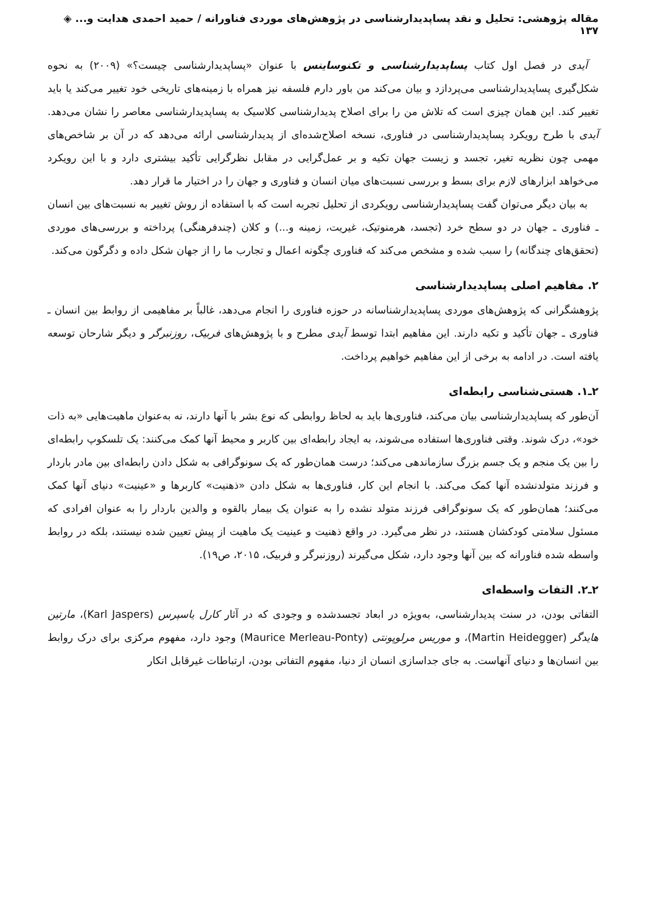مقاله پژوهشی: تحلیل و نقد پساپدیدارشناسی در پژوهش‌های موردی فناورانه / حمید احمدی هدایت و... ◈ ۱۳۷
آیدی در فصل اول کتاب پساپدیدارشناسی و تکنوساینس با عنوان «پساپدیدارشناسی چیست؟» (۲۰۰۹) به نحوه شکل‌گیری پساپدیدارشناسی می‌پردازد و بیان می‌کند من باور دارم فلسفه نیز همراه با زمینه‌های تاریخی خود تغییر می‌کند یا باید تغییر کند. این همان چیزی است که تلاش من را برای اصلاح پدیدارشناسی کلاسیک به پساپدیدارشناسی معاصر را نشان می‌دهد. آیدی با طرح رویکرد پساپدیدارشناسی در فناوری، نسخه اصلاح‌شده‌ای از پدیدارشناسی ارائه می‌دهد که در آن بر شاخص‌های مهمی چون نظریه تغیر، تجسد و زیست جهان تکیه و بر عمل‌گرایی در مقابل نظرگرایی تأکید بیشتری دارد و با این رویکرد می‌خواهد ابزارهای لازم برای بسط و بررسی نسبت‌های میان انسان و فناوری و جهان را در اختیار ما قرار دهد.
به بیان دیگر می‌توان گفت پساپدیدارشناسی رویکردی از تحلیل تجربه است که با استفاده از روش تغییر به نسبت‌های بین انسان ـ فناوری ـ جهان در دو سطح خرد (تجسد، هرمنوتیک، غیریت، زمینه و...) و کلان (چندفرهنگی) پرداخته و بررسی‌های موردی (تحقق‌های چندگانه) را سبب شده و مشخص می‌کند که فناوری چگونه اعمال و تجارب ما را از جهان شکل داده و دگرگون می‌کند.
۲. مفاهیم اصلی پساپدیدارشناسی
پژوهشگرانی که پژوهش‌های موردی پساپدیدارشناسانه در حوزه فناوری را انجام می‌دهد، غالباً بر مفاهیمی از روابط بین انسان ـ فناوری ـ جهان تأکید و تکیه دارند. این مفاهیم ابتدا توسط آیدی مطرح و با پژوهش‌های فربیک، روزنبرگر و دیگر شارحان توسعه یافته است. در ادامه به برخی از این مفاهیم خواهیم پرداخت.
۲ـ۱. هستی‌شناسی رابطه‌ای
آن‌طور که پساپدیدارشناسی بیان می‌کند، فناوری‌ها باید به لحاظ روابطی که نوع بشر با آنها دارند، نه به‌عنوان ماهیت‌هایی «به ذات خود»، درک شوند. وقتی فناوری‌ها استفاده می‌شوند، به ایجاد رابطه‌ای بین کاربر و محیط آنها کمک می‌کنند: یک تلسکوپ رابطه‌ای را بین یک منجم و یک جسم بزرگ سازماندهی می‌کند؛ درست همان‌طور که یک سونوگرافی به شکل دادن رابطه‌ای بین مادر باردار و فرزند متولدنشده آنها کمک می‌کند. با انجام این کار، فناوری‌ها به شکل دادن «ذهنیت» کاربرها و «عینیت» دنیای آنها کمک می‌کنند؛ همان‌طور که یک سونوگرافی فرزند متولد نشده را به عنوان یک بیمار بالقوه و والدین باردار را به عنوان افرادی که مسئول سلامتی کودکشان هستند، در نظر می‌گیرد. در واقع ذهنیت و عینیت یک ماهیت از پیش تعیین شده نیستند، بلکه در روابط واسطه شده فناورانه که بین آنها وجود دارد، شکل می‌گیرند (روزنبرگر و فربیک، ۲۰۱۵، ص۱۹).
۲ـ۲. التفات واسطه‌ای
التفاتی بودن، در سنت پدیدارشناسی، به‌ویژه در ابعاد تجسدشده و وجودی که در آثار کارل یاسپرس (Karl Jaspers)، مارتین هایدگر (Martin Heidegger)، و موریس مرلوپونتی (Maurice Merleau-Ponty) وجود دارد، مفهوم مرکزی برای درک روابط بین انسان‌ها و دنیای آنهاست. به جای جداسازی انسان از دنیا، مفهوم التفاتی بودن، ارتباطات غیرقابل انکار